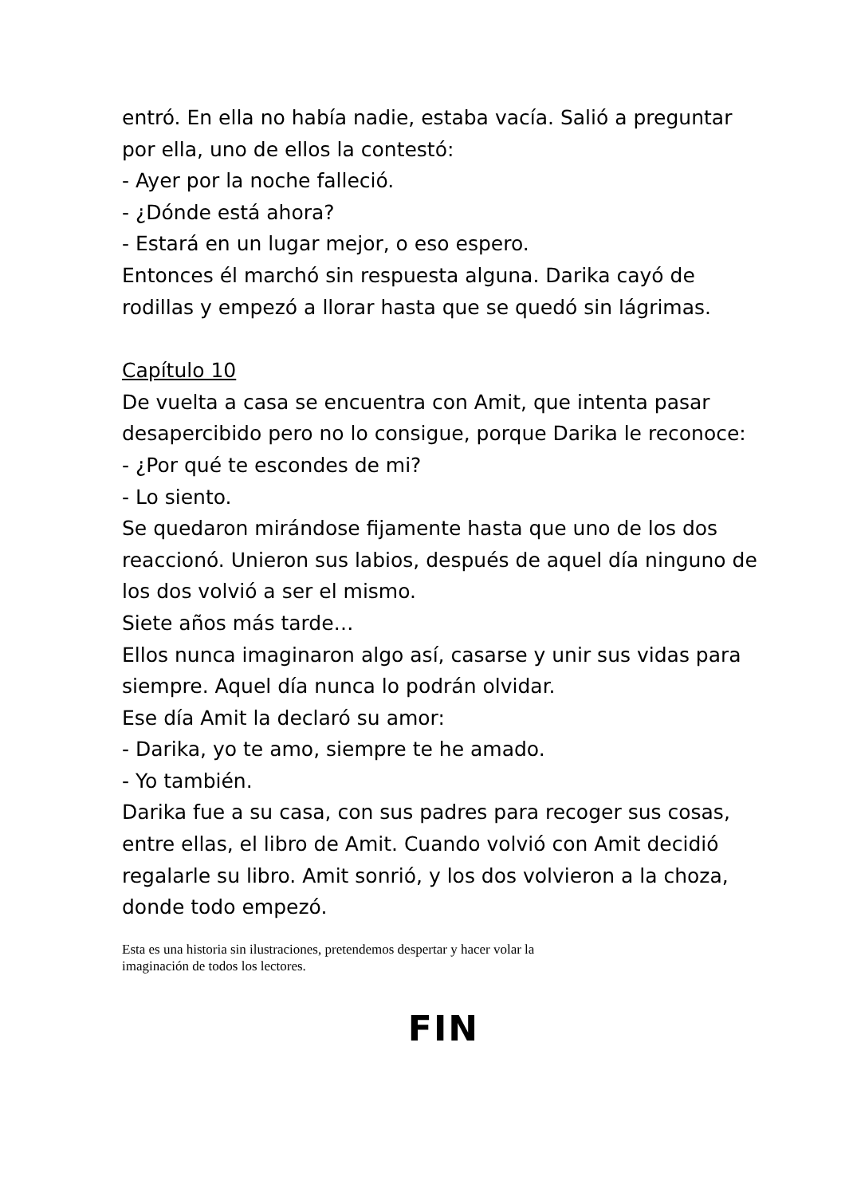entró. En ella no había nadie, estaba vacía. Salió a preguntar por ella, uno de ellos la contestó:
- Ayer por la noche falleció.
- ¿Dónde está ahora?
- Estará en un lugar mejor, o eso espero.
Entonces él marchó sin respuesta alguna. Darika cayó de rodillas y empezó a llorar hasta que se quedó sin lágrimas.
Capítulo 10
De vuelta a casa se encuentra con Amit, que intenta pasar desapercibido pero no lo consigue, porque Darika le reconoce:
- ¿Por qué te escondes de mi?
- Lo siento.
Se quedaron mirándose fijamente hasta que uno de los dos reaccionó. Unieron sus labios, después de aquel día ninguno de los dos volvió a ser el mismo.
Siete años más tarde…
Ellos nunca imaginaron algo así, casarse y unir sus vidas para siempre. Aquel día nunca lo podrán olvidar.
Ese día Amit la declaró su amor:
- Darika, yo te amo, siempre te he amado.
- Yo también.
Darika fue a su casa, con sus padres para recoger sus cosas, entre ellas, el libro de Amit. Cuando volvió con Amit decidió regalarle su libro. Amit sonrió, y los dos volvieron a la choza, donde todo empezó.
Esta es una historia sin ilustraciones, pretendemos despertar y hacer volar la
imaginación de todos los lectores.
FIN